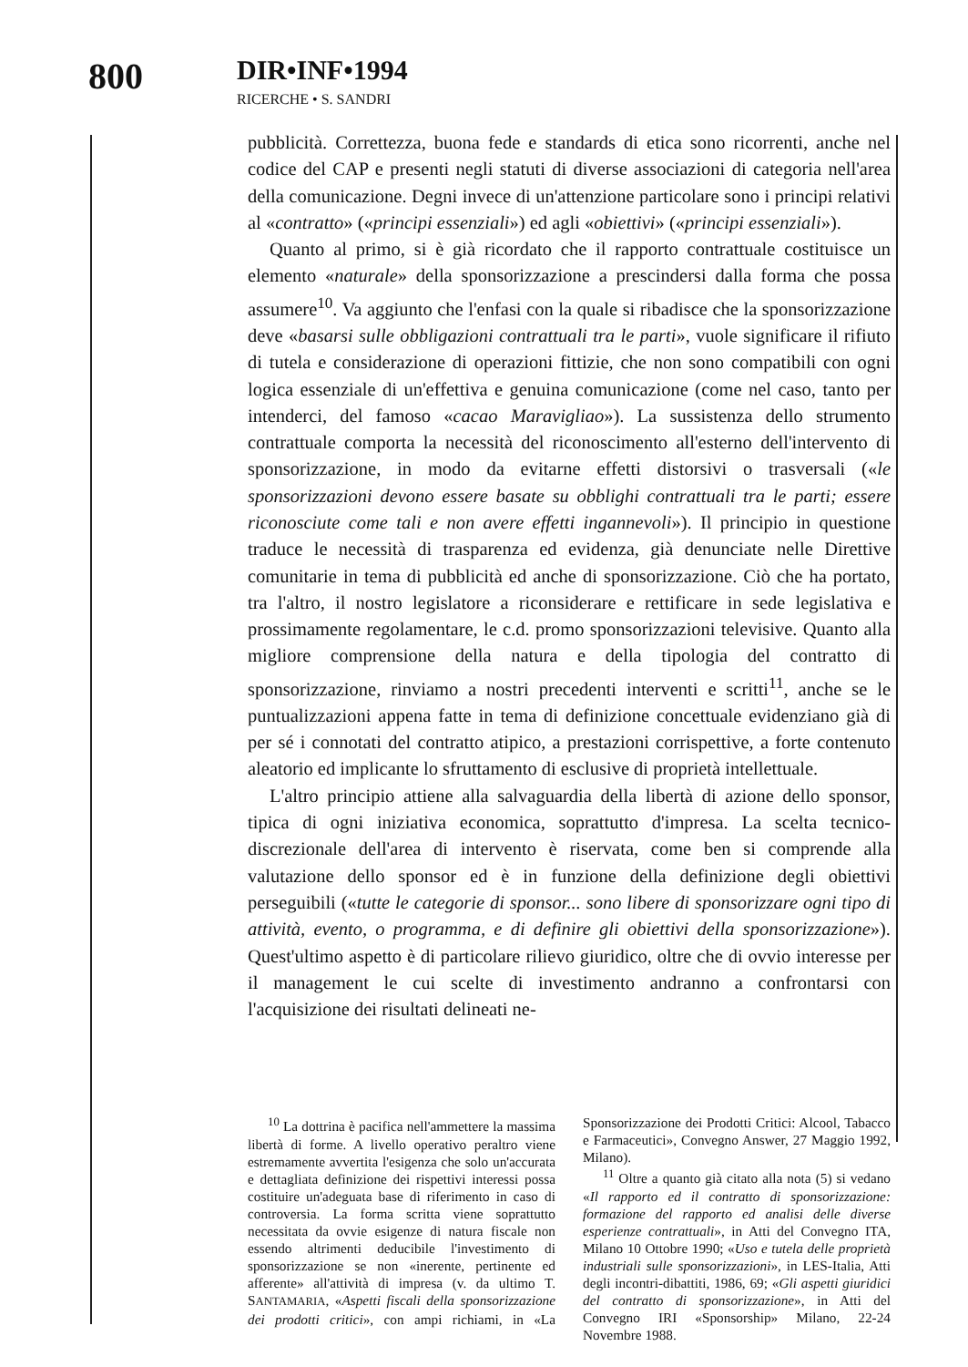800
DIR•INF•1994
RICERCHE • S. SANDRI
pubblicità. Correttezza, buona fede e standards di etica sono ricorrenti, anche nel codice del CAP e presenti negli statuti di diverse associazioni di categoria nell'area della comunicazione. Degni invece di un'attenzione particolare sono i principi relativi al «contratto» («principi essenziali») ed agli «obiettivi» («principi essenziali»).
Quanto al primo, si è già ricordato che il rapporto contrattuale costituisce un elemento «naturale» della sponsorizzazione a prescindersi dalla forma che possa assumere<sup>10</sup>. Va aggiunto che l'enfasi con la quale si ribadisce che la sponsorizzazione deve «basarsi sulle obbligazioni contrattuali tra le parti», vuole significare il rifiuto di tutela e considerazione di operazioni fittizie, che non sono compatibili con ogni logica essenziale di un'effettiva e genuina comunicazione (come nel caso, tanto per intenderci, del famoso «cacao Maravigliao»). La sussistenza dello strumento contrattuale comporta la necessità del riconoscimento all'esterno dell'intervento di sponsorizzazione, in modo da evitarne effetti distorsivi o trasversali («le sponsorizzazioni devono essere basate su obblighi contrattuali tra le parti; essere riconosciute come tali e non avere effetti ingannevoli»). Il principio in questione traduce le necessità di trasparenza ed evidenza, già denunciate nelle Direttive comunitarie in tema di pubblicità ed anche di sponsorizzazione. Ciò che ha portato, tra l'altro, il nostro legislatore a riconsiderare e rettificare in sede legislativa e prossimamente regolamentare, le c.d. promo sponsorizzazioni televisive. Quanto alla migliore comprensione della natura e della tipologia del contratto di sponsorizzazione, rinviamo a nostri precedenti interventi e scritti<sup>11</sup>, anche se le puntualizzazioni appena fatte in tema di definizione concettuale evidenziano già di per sé i connotati del contratto atipico, a prestazioni corrispettive, a forte contenuto aleatorio ed implicante lo sfruttamento di esclusive di proprietà intellettuale.
L'altro principio attiene alla salvaguardia della libertà di azione dello sponsor, tipica di ogni iniziativa economica, soprattutto d'impresa. La scelta tecnico-discrezionale dell'area di intervento è riservata, come ben si comprende alla valutazione dello sponsor ed è in funzione della definizione degli obiettivi perseguibili («tutte le categorie di sponsor... sono libere di sponsorizzare ogni tipo di attività, evento, o programma, e di definire gli obiettivi della sponsorizzazione»). Quest'ultimo aspetto è di particolare rilievo giuridico, oltre che di ovvio interesse per il management le cui scelte di investimento andranno a confrontarsi con l'acquisizione dei risultati delineati ne-
<sup>10</sup> La dottrina è pacifica nell'ammettere la massima libertà di forme. A livello operativo peraltro viene estremamente avvertita l'esigenza che solo un'accurata e dettagliata definizione dei rispettivi interessi possa costituire un'adeguata base di riferimento in caso di controversia. La forma scritta viene soprattutto necessitata da ovvie esigenze di natura fiscale non essendo altrimenti deducibile l'investimento di sponsorizzazione se non «inerente, pertinente ed afferente» all'attività di impresa (v. da ultimo T. SANTAMARIA, «Aspetti fiscali della sponsorizzazione dei prodotti critici», con ampi richiami, in «La Sponsorizzazione dei Prodotti Critici: Alcool, Tabacco e Farmaceutici», Convegno Answer, 27 Maggio 1992, Milano).
<sup>11</sup> Oltre a quanto già citato alla nota (5) si vedano «Il rapporto ed il contratto di sponsorizzazione: formazione del rapporto ed analisi delle diverse esperienze contrattuali», in Atti del Convegno ITA, Milano 10 Ottobre 1990; «Uso e tutela delle proprietà industriali sulle sponsorizzazioni», in LES-Italia, Atti degli incontri-dibattiti, 1986, 69; «Gli aspetti giuridici del contratto di sponsorizzazione», in Atti del Convegno IRI «Sponsorship» Milano, 22-24 Novembre 1988.